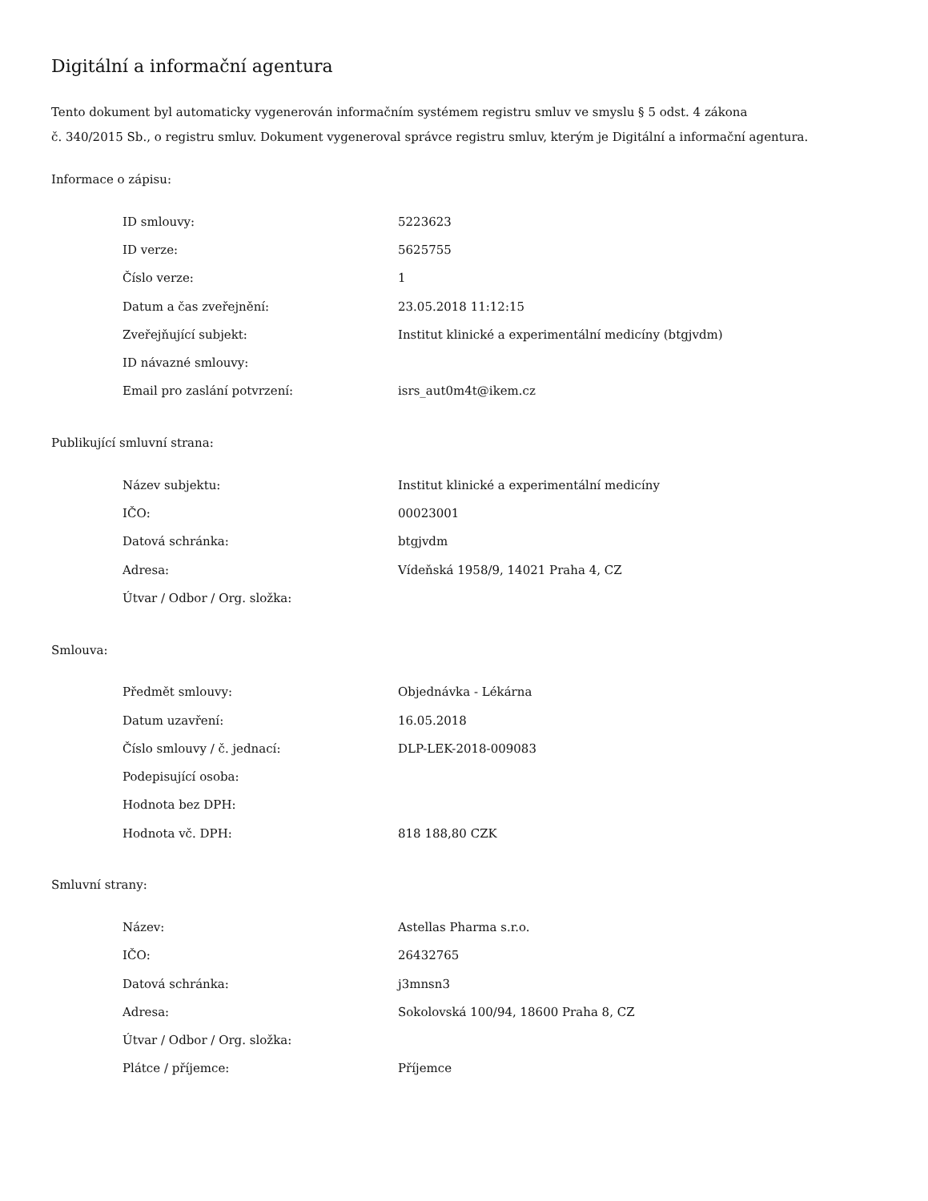Digitální a informační agentura
Tento dokument byl automaticky vygenerován informačním systémem registru smluv ve smyslu § 5 odst. 4 zákona
č. 340/2015 Sb., o registru smluv. Dokument vygeneroval správce registru smluv, kterým je Digitální a informační agentura.
Informace o zápisu:
| ID smlouvy: | 5223623 |
| ID verze: | 5625755 |
| Číslo verze: | 1 |
| Datum a čas zveřejnění: | 23.05.2018 11:12:15 |
| Zveřejňující subjekt: | Institut klinické a experimentální medicíny (btgjvdm) |
| ID návazné smlouvy: | |
| Email pro zaslání potvrzení: | isrs_aut0m4t@ikem.cz |
Publikující smluvní strana:
| Název subjektu: | Institut klinické a experimentální medicíny |
| IČO: | 00023001 |
| Datová schránka: | btgjvdm |
| Adresa: | Vídeňská 1958/9, 14021 Praha 4, CZ |
| Útvar / Odbor / Org. složka: | |
Smlouva:
| Předmět smlouvy: | Objednávka - Lékárna |
| Datum uzavření: | 16.05.2018 |
| Číslo smlouvy / č. jednací: | DLP-LEK-2018-009083 |
| Podepisující osoba: | |
| Hodnota bez DPH: | |
| Hodnota vč. DPH: | 818 188,80 CZK |
Smluvní strany:
| Název: | Astellas Pharma s.r.o. |
| IČO: | 26432765 |
| Datová schránka: | j3mnsn3 |
| Adresa: | Sokolovská 100/94, 18600 Praha 8, CZ |
| Útvar / Odbor / Org. složka: | |
| Plátce / příjemce: | Příjemce |